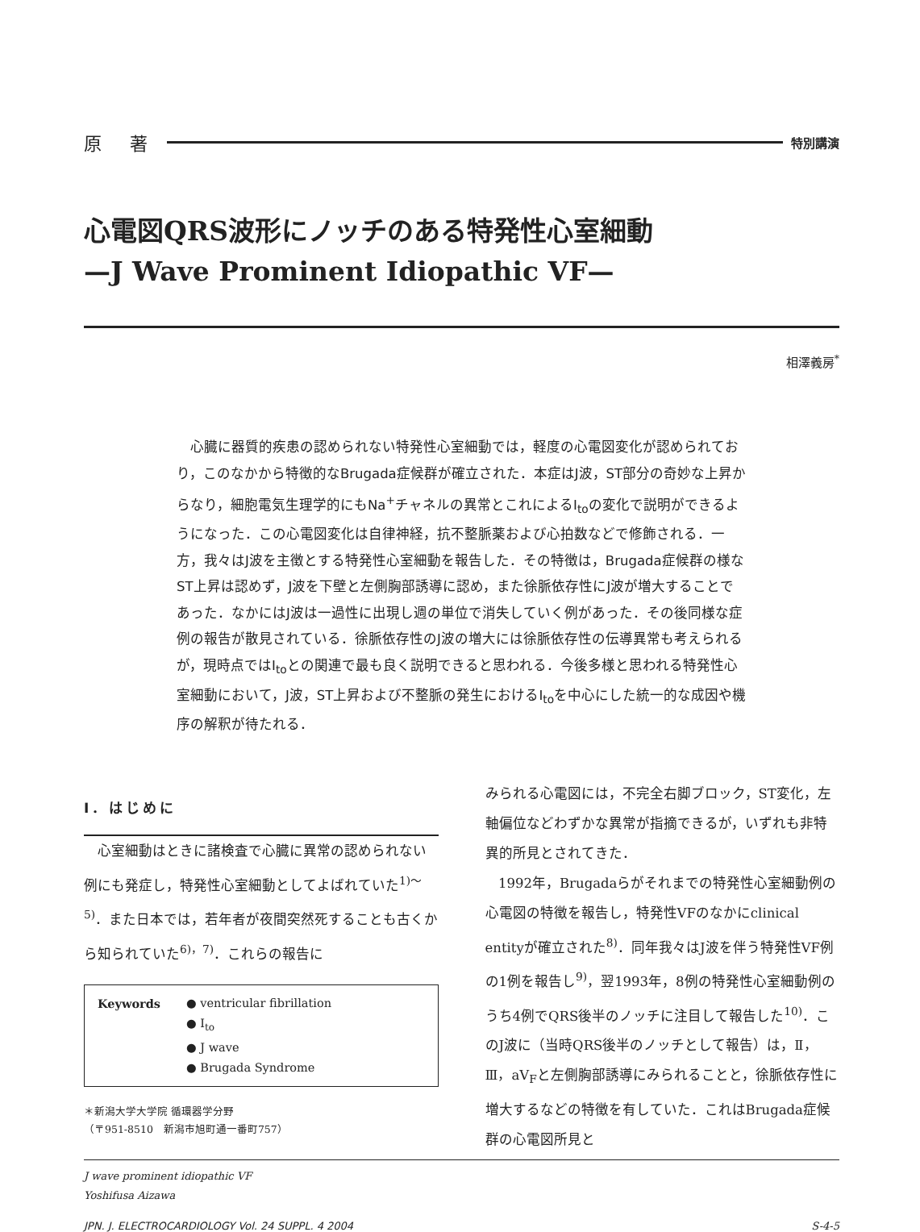原 著 特別講演
心電図QRS波形にノッチのある特発性心室細動
—J Wave Prominent Idiopathic VF—
相澤義房<sup>*</sup>
心臓に器質的疾患の認められない特発性心室細動では，軽度の心電図変化が認められており，このなかから特徴的なBrugada症候群が確立された．本症はJ波，ST部分の奇妙な上昇からなり，細胞電気生理学的にもNa<sup>+</sup>チャネルの異常とこれによるI<sub>to</sub>の変化で説明ができるようになった．この心電図変化は自律神経，抗不整脈薬および心拍数などで修飾される．一方，我々はJ波を主徴とする特発性心室細動を報告した．その特徴は，Brugada症候群の様なST上昇は認めず，J波を下壁と左側胸部誘導に認め，また徐脈依存性にJ波が増大することであった．なかにはJ波は一過性に出現し週の単位で消失していく例があった．その後同様な症例の報告が散見されている．徐脈依存性のJ波の増大には徐脈依存性の伝導異常も考えられるが，現時点ではI<sub>to</sub>との関連で最も良く説明できると思われる．今後多様と思われる特発性心室細動において，J波，ST上昇および不整脈の発生におけるI<sub>to</sub>を中心にした統一的な成因や機序の解釈が待たれる．
Ⅰ．はじめに
心室細動はときに諸検査で心臓に異常の認められない例にも発症し，特発性心室細動としてよばれていた<sup>1)～5)</sup>．また日本では，若年者が夜間突然死することも古くから知られていた<sup>6)，7)</sup>．これらの報告に
Keywords ● ventricular fibrillation
● I<sub>to</sub>
● J wave
● Brugada Syndrome
＊新潟大学大学院 循環器学分野
（〒951-8510　新潟市旭町通一番町757）
みられる心電図には，不完全右脚ブロック，ST変化，左軸偏位などわずかな異常が指摘できるが，いずれも非特異的所見とされてきた．
1992年，Brugadaらがそれまでの特発性心室細動例の心電図の特徴を報告し，特発性VFのなかにclinical entityが確立された<sup>8)</sup>．同年我々はJ波を伴う特発性VF例の1例を報告し<sup>9)</sup>，翌1993年，8例の特発性心室細動例のうち4例でQRS後半のノッチに注目して報告した<sup>10)</sup>．このJ波に（当時QRS後半のノッチとして報告）は，Ⅱ，Ⅲ，aV<sub>F</sub>と左側胸部誘導にみられることと，徐脈依存性に増大するなどの特徴を有していた．これはBrugada症候群の心電図所見と
J wave prominent idiopathic VF
Yoshifusa Aizawa
JPN. J. ELECTROCARDIOLOGY Vol. 24 SUPPL. 4 2004 S-4-5